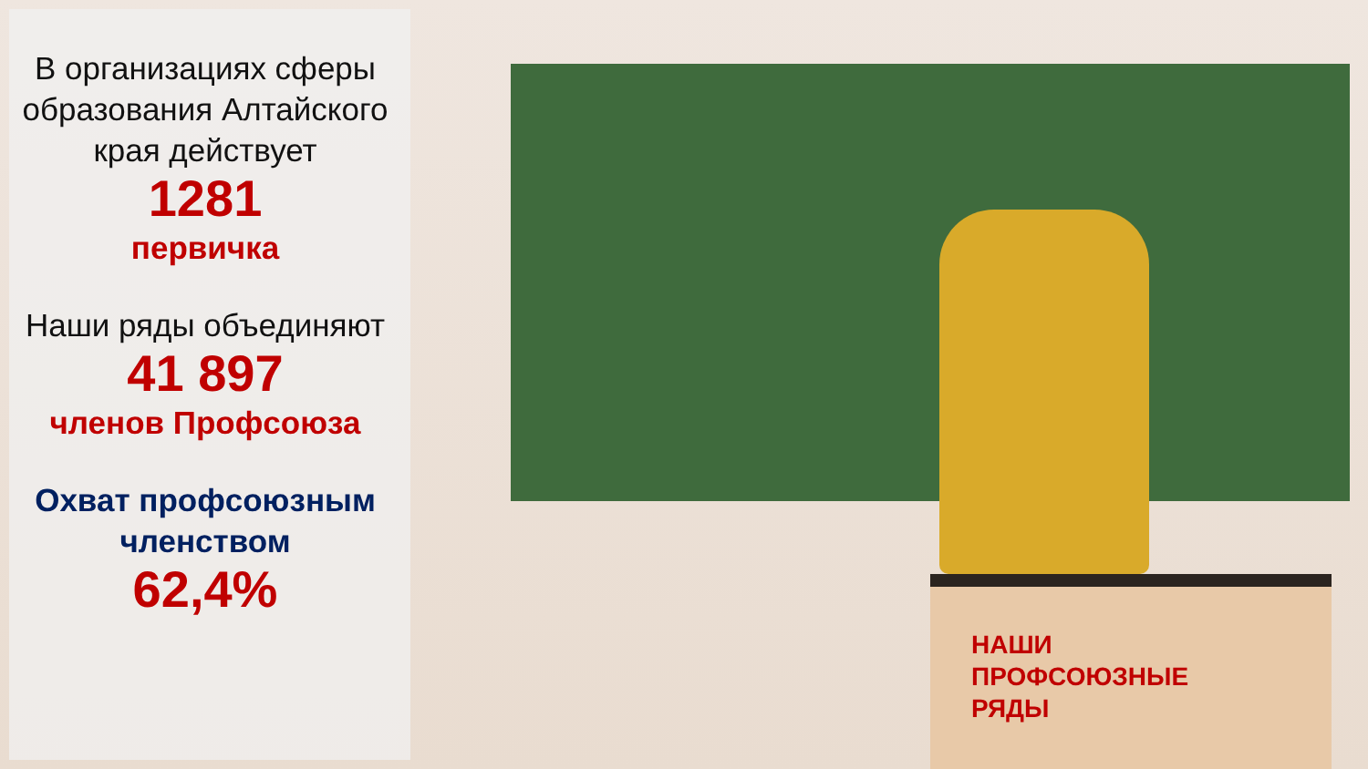В организациях сферы образования Алтайского края действует
1281
первичка
Наши ряды объединяют
41 897
членов Профсоюза
Охват профсоюзным членством
62,4%
НАШИ
ПРОФСОЮЗНЫЕ
РЯДЫ